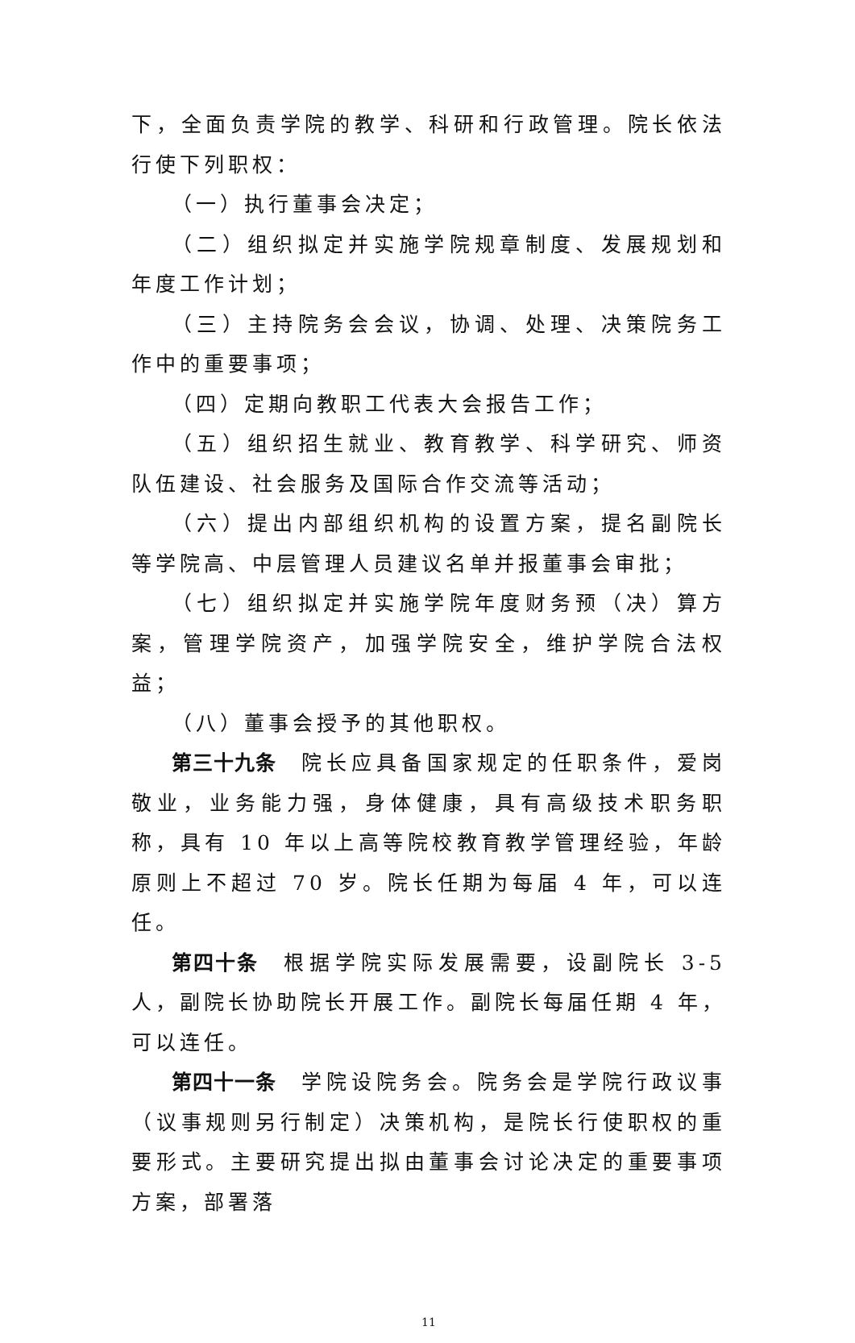下，全面负责学院的教学、科研和行政管理。院长依法行使下列职权：
（一）执行董事会决定；
（二）组织拟定并实施学院规章制度、发展规划和年度工作计划；
（三）主持院务会会议，协调、处理、决策院务工作中的重要事项；
（四）定期向教职工代表大会报告工作；
（五）组织招生就业、教育教学、科学研究、师资队伍建设、社会服务及国际合作交流等活动；
（六）提出内部组织机构的设置方案，提名副院长等学院高、中层管理人员建议名单并报董事会审批；
（七）组织拟定并实施学院年度财务预（决）算方案，管理学院资产，加强学院安全，维护学院合法权益；
（八）董事会授予的其他职权。
第三十九条　院长应具备国家规定的任职条件，爱岗敬业，业务能力强，身体健康，具有高级技术职务职称，具有 10 年以上高等院校教育教学管理经验，年龄原则上不超过 70 岁。院长任期为每届 4 年，可以连任。
第四十条　根据学院实际发展需要，设副院长 3-5 人，副院长协助院长开展工作。副院长每届任期 4 年，可以连任。
第四十一条　学院设院务会。院务会是学院行政议事（议事规则另行制定）决策机构，是院长行使职权的重要形式。主要研究提出拟由董事会讨论决定的重要事项方案，部署落
11